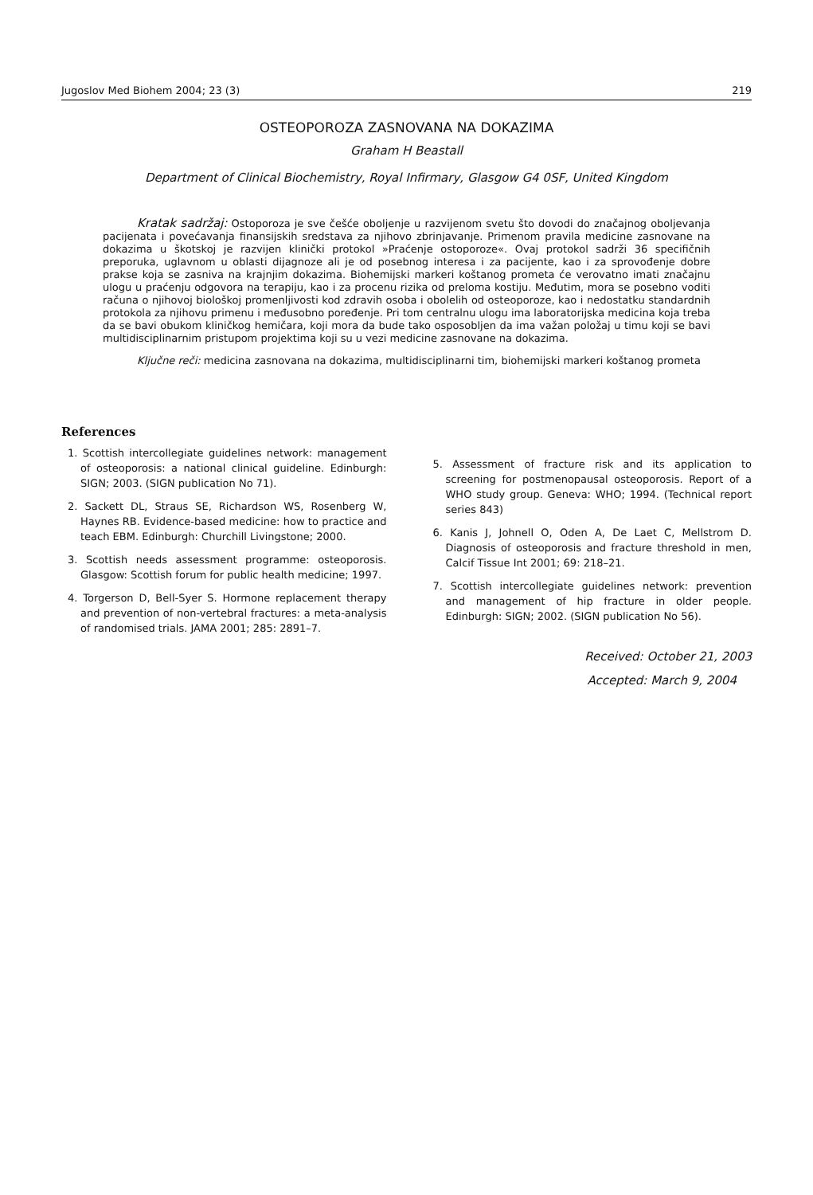Jugoslov Med Biohem 2004; 23 (3) 219
OSTEOPOROZA ZASNOVANA NA DOKAZIMA
Graham H Beastall
Department of Clinical Biochemistry, Royal Infirmary, Glasgow G4 0SF, United Kingdom
Kratak sadržaj: Ostoporoza je sve češće oboljenje u razvijenom svetu što dovodi do značajnog oboljevanja pacijenata i povećavanja finansijskih sredstava za njihovo zbrinjavanje. Primenom pravila medicine zasnovane na dokazima u škotskoj je razvijen klinički protokol »Praćenje ostoporoze«. Ovaj protokol sadrži 36 specifičnih preporuka, uglavnom u oblasti dijagnoze ali je od posebnog interesa i za pacijente, kao i za sprovođenje dobre prakse koja se zasniva na krajnjim dokazima. Biohemijski markeri koštanog prometa će verovatno imati značajnu ulogu u praćenju odgovora na terapiju, kao i za procenu rizika od preloma kostiju. Međutim, mora se posebno voditi računa o njihovoj biološkoj promenljivosti kod zdravih osoba i obolelih od osteoporoze, kao i nedostatku standardnih protokola za njihovu primenu i međusobno poređenje. Pri tom centralnu ulogu ima laboratorijska medicina koja treba da se bavi obukom kliničkog hemičara, koji mora da bude tako osposobljen da ima važan položaj u timu koji se bavi multidisciplinarnim pristupom projektima koji su u vezi medicine zasnovane na dokazima.
Ključne reči: medicina zasnovana na dokazima, multidisciplinarni tim, biohemijski markeri koštanog prometa
References
1. Scottish intercollegiate guidelines network: management of osteoporosis: a national clinical guideline. Edinburgh: SIGN; 2003. (SIGN publication No 71).
2. Sackett DL, Straus SE, Richardson WS, Rosenberg W, Haynes RB. Evidence-based medicine: how to practice and teach EBM. Edinburgh: Churchill Livingstone; 2000.
3. Scottish needs assessment programme: osteoporosis. Glasgow: Scottish forum for public health medicine; 1997.
4. Torgerson D, Bell-Syer S. Hormone replacement therapy and prevention of non-vertebral fractures: a meta-analysis of randomised trials. JAMA 2001; 285: 2891–7.
5. Assessment of fracture risk and its application to screening for postmenopausal osteoporosis. Report of a WHO study group. Geneva: WHO; 1994. (Technical report series 843)
6. Kanis J, Johnell O, Oden A, De Laet C, Mellstrom D. Diagnosis of osteoporosis and fracture threshold in men, Calcif Tissue Int 2001; 69: 218–21.
7. Scottish intercollegiate guidelines network: prevention and management of hip fracture in older people. Edinburgh: SIGN; 2002. (SIGN publication No 56).
Received: October 21, 2003
Accepted: March 9, 2004